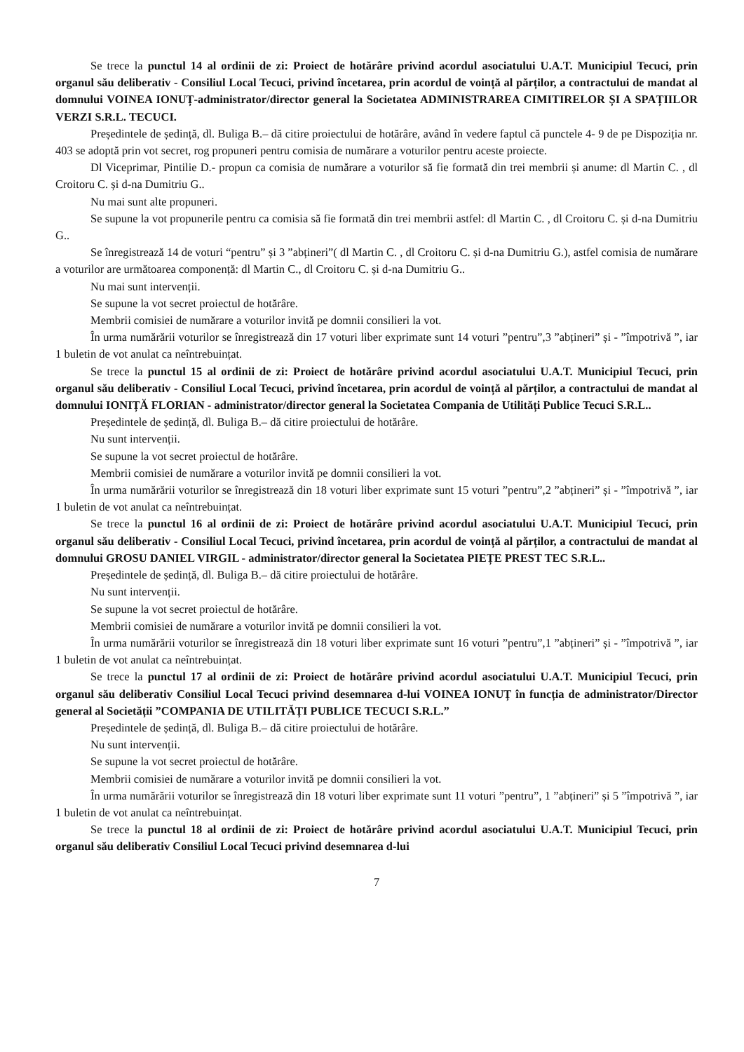Se trece la punctul 14 al ordinii de zi: Proiect de hotărâre privind acordul asociatului U.A.T. Municipiul Tecuci, prin organul său deliberativ - Consiliul Local Tecuci, privind încetarea, prin acordul de voință al părților, a contractului de mandat al domnului VOINEA IONUȚ-administrator/director general la Societatea ADMINISTRAREA CIMITIRELOR ȘI A SPAȚIILOR VERZI S.R.L. TECUCI.
Președintele de ședință, dl. Buliga B.– dă citire proiectului de hotărâre, având în vedere faptul că punctele 4- 9 de pe Dispoziția nr. 403 se adoptă prin vot secret, rog propuneri pentru comisia de numărare a voturilor pentru aceste proiecte.
Dl Viceprimar, Pintilie D.- propun ca comisia de numărare a voturilor să fie formată din trei membrii și anume: dl Martin C. , dl Croitoru C. și d-na Dumitriu G..
Nu mai sunt alte propuneri.
Se supune la vot propunerile pentru ca comisia să fie formată din trei membrii astfel: dl Martin C. , dl Croitoru C. și d-na Dumitriu G..
Se înregistrează 14 de voturi “pentru” și 3 ”abțineri”( dl Martin C. , dl Croitoru C. și d-na Dumitriu G.), astfel comisia de numărare a voturilor are următoarea componență: dl Martin C., dl Croitoru C. și d-na Dumitriu G..
Nu mai sunt intervenții.
Se supune la vot secret proiectul de hotărâre.
Membrii comisiei de numărare a voturilor invită pe domnii consilieri la vot.
În urma numărării voturilor se înregistrează din 17 voturi liber exprimate sunt 14 voturi ”pentru”,3 ”abțineri” și - ”împotrivă ”, iar 1 buletin de vot anulat ca neîntrebuințat.
Se trece la punctul 15 al ordinii de zi: Proiect de hotărâre privind acordul asociatului U.A.T. Municipiul Tecuci, prin organul său deliberativ - Consiliul Local Tecuci, privind încetarea, prin acordul de voință al părților, a contractului de mandat al domnului IONIȚĂ FLORIAN - administrator/director general la Societatea Compania de Utilități Publice Tecuci S.R.L..
Președintele de ședință, dl. Buliga B.– dă citire proiectului de hotărâre.
Nu sunt intervenții.
Se supune la vot secret proiectul de hotărâre.
Membrii comisiei de numărare a voturilor invită pe domnii consilieri la vot.
În urma numărării voturilor se înregistrează din 18 voturi liber exprimate sunt 15 voturi ”pentru”,2 ”abțineri” și - ”împotrivă ”, iar 1 buletin de vot anulat ca neîntrebuințat.
Se trece la punctul 16 al ordinii de zi: Proiect de hotărâre privind acordul asociatului U.A.T. Municipiul Tecuci, prin organul său deliberativ - Consiliul Local Tecuci, privind încetarea, prin acordul de voință al părților, a contractului de mandat al domnului GROSU DANIEL VIRGIL - administrator/director general la Societatea PIEȚE PREST TEC S.R.L..
Președintele de ședință, dl. Buliga B.– dă citire proiectului de hotărâre.
Nu sunt intervenții.
Se supune la vot secret proiectul de hotărâre.
Membrii comisiei de numărare a voturilor invită pe domnii consilieri la vot.
În urma numărării voturilor se înregistrează din 18 voturi liber exprimate sunt 16 voturi ”pentru”,1 ”abțineri” și - ”împotrivă ”, iar 1 buletin de vot anulat ca neîntrebuințat.
Se trece la punctul 17 al ordinii de zi: Proiect de hotărâre privind acordul asociatului U.A.T. Municipiul Tecuci, prin organul său deliberativ Consiliul Local Tecuci privind desemnarea d-lui VOINEA IONUȚ în funcția de administrator/Director general al Societății ”COMPANIA DE UTILITĂȚI PUBLICE TECUCI S.R.L.”
Președintele de ședință, dl. Buliga B.– dă citire proiectului de hotărâre.
Nu sunt intervenții.
Se supune la vot secret proiectul de hotărâre.
Membrii comisiei de numărare a voturilor invită pe domnii consilieri la vot.
În urma numărării voturilor se înregistrează din 18 voturi liber exprimate sunt 11 voturi ”pentru”, 1 ”abțineri” și 5 ”împotrivă ”, iar 1 buletin de vot anulat ca neîntrebuințat.
Se trece la punctul 18 al ordinii de zi: Proiect de hotărâre privind acordul asociatului U.A.T. Municipiul Tecuci, prin organul său deliberativ Consiliul Local Tecuci privind desemnarea d-lui
7